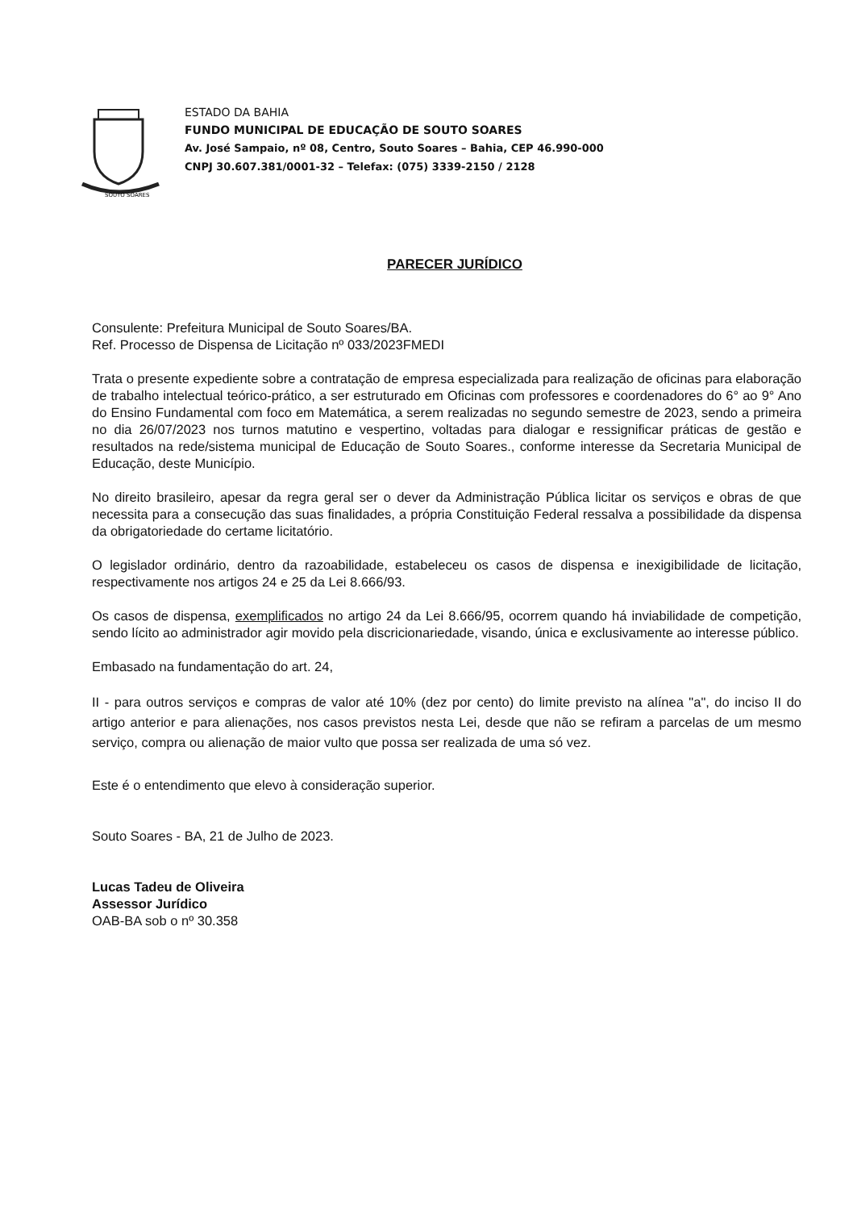SOUTO SOARES
ESTADO DA BAHIA
FUNDO MUNICIPAL DE EDUCAÇÃO DE SOUTO SOARES
Av. José Sampaio, nº 08, Centro, Souto Soares – Bahia, CEP 46.990-000
CNPJ 30.607.381/0001-32 – Telefax: (075) 3339-2150 / 2128
PARECER JURÍDICO
Consulente: Prefeitura Municipal de Souto Soares/BA.
Ref. Processo de Dispensa de Licitação nº 033/2023FMEDI
Trata o presente expediente sobre a contratação de empresa especializada para realização de oficinas para elaboração de trabalho intelectual teórico-prático, a ser estruturado em Oficinas com professores e coordenadores do 6° ao 9° Ano do Ensino Fundamental com foco em Matemática, a serem realizadas no segundo semestre de 2023, sendo a primeira no dia 26/07/2023 nos turnos matutino e vespertino, voltadas para dialogar e ressignificar práticas de gestão e resultados na rede/sistema municipal de Educação de Souto Soares., conforme interesse da Secretaria Municipal de Educação, deste Município.
No direito brasileiro, apesar da regra geral ser o dever da Administração Pública licitar os serviços e obras de que necessita para a consecução das suas finalidades, a própria Constituição Federal ressalva a possibilidade da dispensa da obrigatoriedade do certame licitatório.
O legislador ordinário, dentro da razoabilidade, estabeleceu os casos de dispensa e inexigibilidade de licitação, respectivamente nos artigos 24 e 25 da Lei 8.666/93.
Os casos de dispensa, exemplificados no artigo 24 da Lei 8.666/95, ocorrem quando há inviabilidade de competição, sendo lícito ao administrador agir movido pela discricionariedade, visando, única e exclusivamente ao interesse público.
Embasado na fundamentação do art. 24,
II - para outros serviços e compras de valor até 10% (dez por cento) do limite previsto na alínea "a", do inciso II do artigo anterior e para alienações, nos casos previstos nesta Lei, desde que não se refiram a parcelas de um mesmo serviço, compra ou alienação de maior vulto que possa ser realizada de uma só vez.
Este é o entendimento que elevo à consideração superior.
Souto Soares - BA, 21 de Julho de 2023.
Lucas Tadeu de Oliveira
Assessor Jurídico
OAB-BA sob o nº 30.358